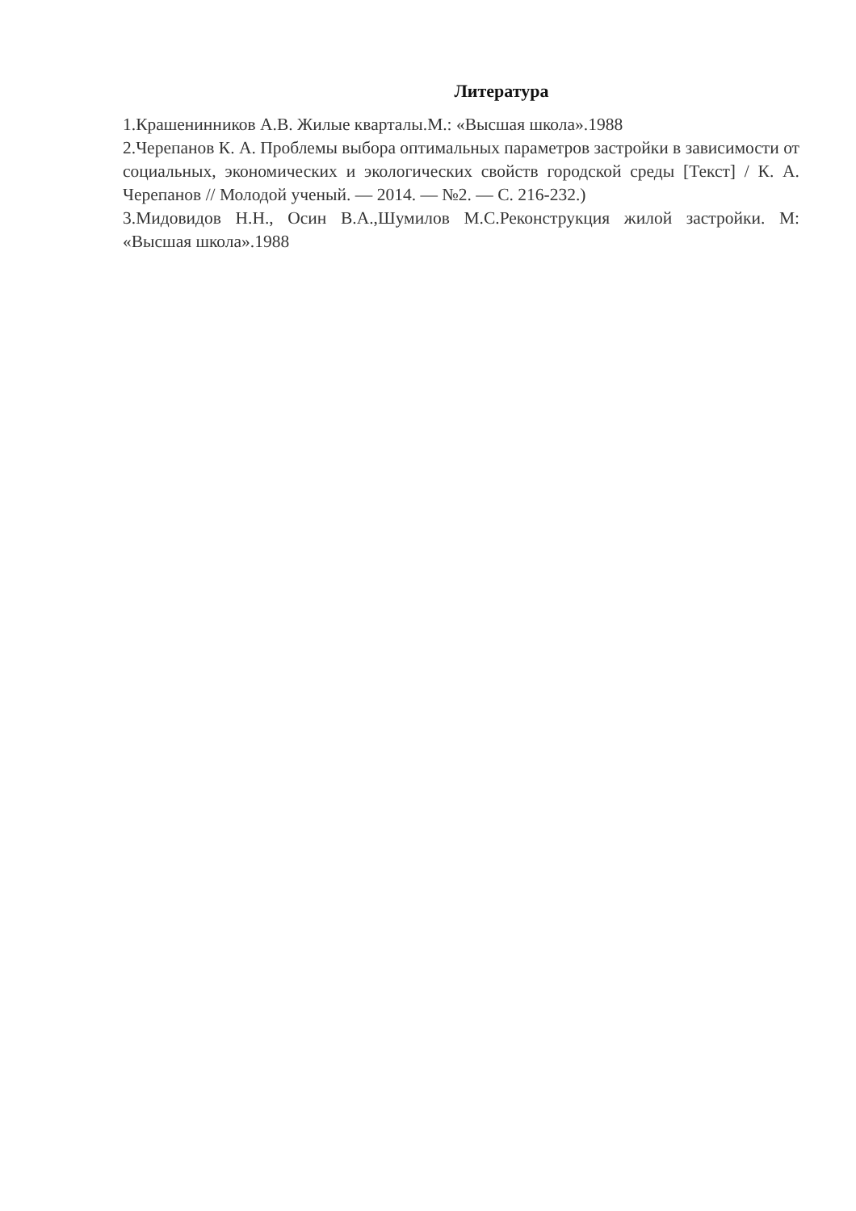Литература
1.Крашенинников А.В. Жилые кварталы.М.: «Высшая школа».1988
2.Черепанов К. А. Проблемы выбора оптимальных параметров застройки в зависимости от социальных, экономических и экологических свойств городской среды [Текст] / К. А. Черепанов // Молодой ученый. — 2014. — №2. — С. 216-232.)
3.Мидовидов Н.Н., Осин В.А.,Шумилов М.С.Реконструкция жилой застройки. М: «Высшая школа».1988